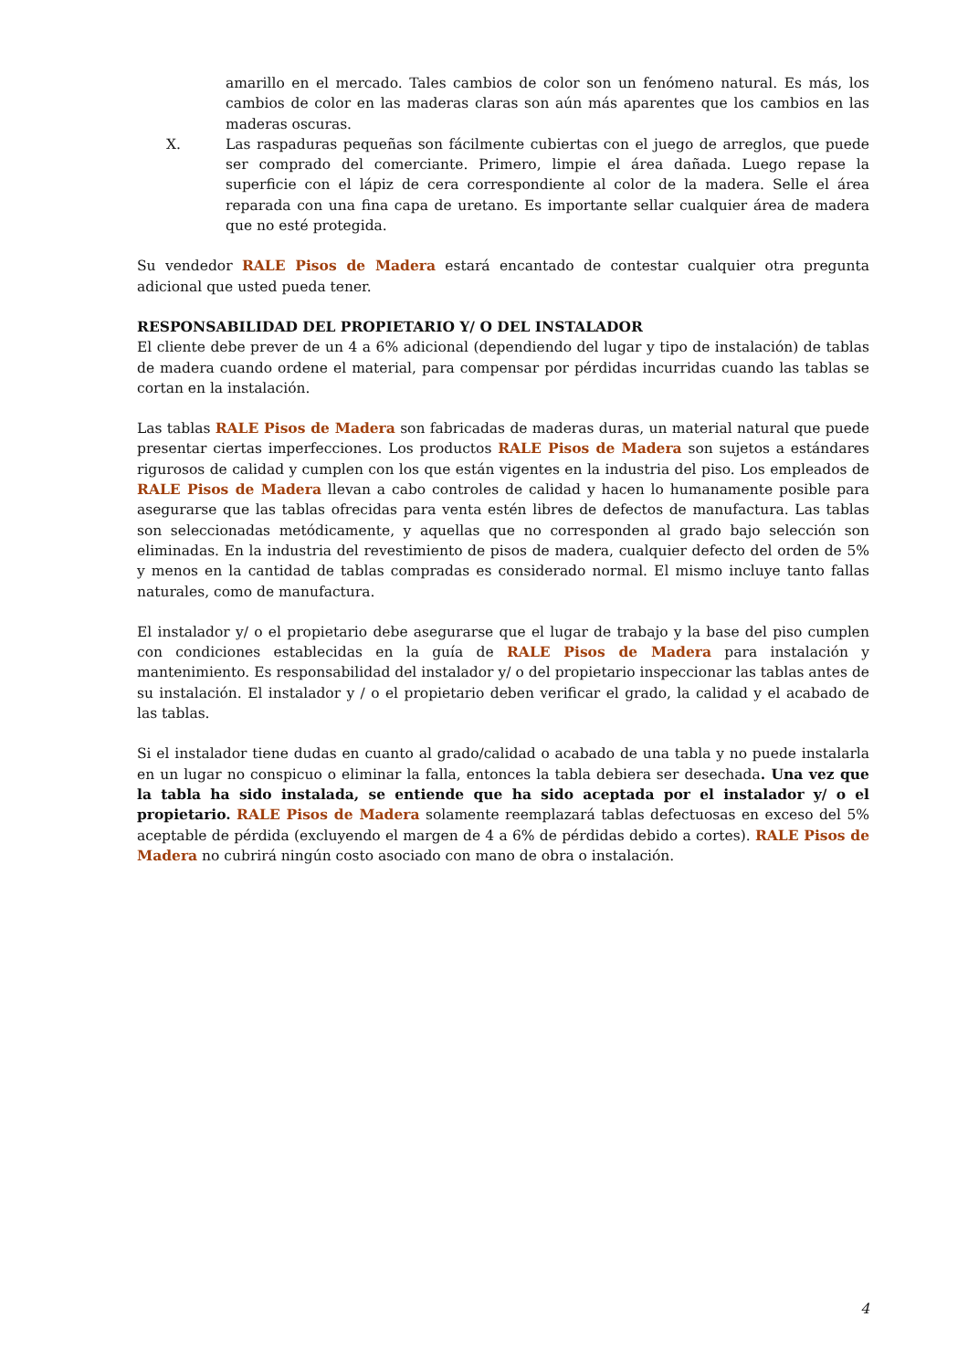amarillo en el mercado. Tales cambios de color son un fenómeno natural. Es más, los cambios de color en las maderas claras son aún más aparentes que los cambios en las maderas oscuras.
X. Las raspaduras pequeñas son fácilmente cubiertas con el juego de arreglos, que puede ser comprado del comerciante. Primero, limpie el área dañada. Luego repase la superficie con el lápiz de cera correspondiente al color de la madera. Selle el área reparada con una fina capa de uretano. Es importante sellar cualquier área de madera que no esté protegida.
Su vendedor RALE Pisos de Madera estará encantado de contestar cualquier otra pregunta adicional que usted pueda tener.
RESPONSABILIDAD DEL PROPIETARIO Y/ O DEL INSTALADOR
El cliente debe prever de un 4 a 6% adicional (dependiendo del lugar y tipo de instalación) de tablas de madera cuando ordene el material, para compensar por pérdidas incurridas cuando las tablas se cortan en la instalación.
Las tablas RALE Pisos de Madera son fabricadas de maderas duras, un material natural que puede presentar ciertas imperfecciones. Los productos RALE Pisos de Madera son sujetos a estándares rigurosos de calidad y cumplen con los que están vigentes en la industria del piso. Los empleados de RALE Pisos de Madera llevan a cabo controles de calidad y hacen lo humanamente posible para asegurarse que las tablas ofrecidas para venta estén libres de defectos de manufactura. Las tablas son seleccionadas metódicamente, y aquellas que no corresponden al grado bajo selección son eliminadas. En la industria del revestimiento de pisos de madera, cualquier defecto del orden de 5% y menos en la cantidad de tablas compradas es considerado normal. El mismo incluye tanto fallas naturales, como de manufactura.
El instalador y/ o el propietario debe asegurarse que el lugar de trabajo y la base del piso cumplen con condiciones establecidas en la guía de RALE Pisos de Madera para instalación y mantenimiento. Es responsabilidad del instalador y/ o del propietario inspeccionar las tablas antes de su instalación. El instalador y / o el propietario deben verificar el grado, la calidad y el acabado de las tablas.
Si el instalador tiene dudas en cuanto al grado/calidad o acabado de una tabla y no puede instalarla en un lugar no conspicuo o eliminar la falla, entonces la tabla debiera ser desechada. Una vez que la tabla ha sido instalada, se entiende que ha sido aceptada por el instalador y/ o el propietario. RALE Pisos de Madera solamente reemplazará tablas defectuosas en exceso del 5% aceptable de pérdida (excluyendo el margen de 4 a 6% de pérdidas debido a cortes). RALE Pisos de Madera no cubrirá ningún costo asociado con mano de obra o instalación.
4